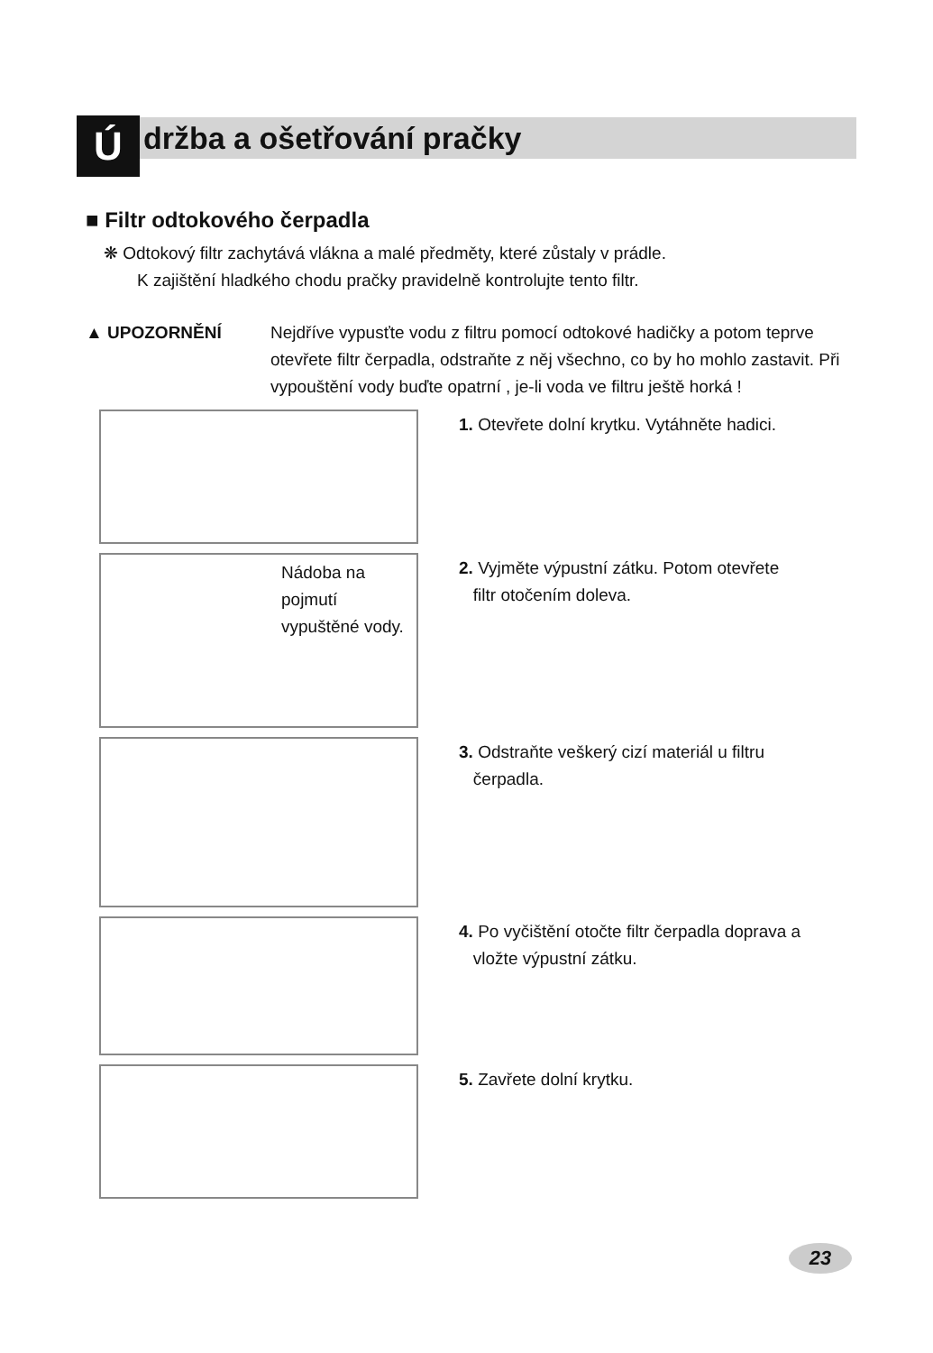Ú
držba a ošetřování pračky
■ Filtr odtokového čerpadla
❋ Odtokový filtr zachytává vlákna a malé předměty, které zůstaly v prádle.
K zajištění hladkého chodu pračky pravidelně kontrolujte tento filtr.
▲ UPOZORNĚNÍ Nejdříve vypusťte vodu z filtru pomocí odtokové hadičky a potom teprve otevřete filtr čerpadla, odstraňte z něj všechno, co by ho mohlo zastavit. Při vypouštění vody buďte opatrní , je-li voda ve filtru ještě horká !
1. Otevřete dolní krytku. Vytáhněte hadici.
Nádoba na
pojmutí
vypuštěné vody.
2. Vyjměte výpustní zátku. Potom otevřete
filtr otočením doleva.
3. Odstraňte veškerý cizí materiál u filtru
čerpadla.
4. Po vyčištění otočte filtr čerpadla doprava a
vložte výpustní zátku.
5. Zavřete dolní krytku.
23